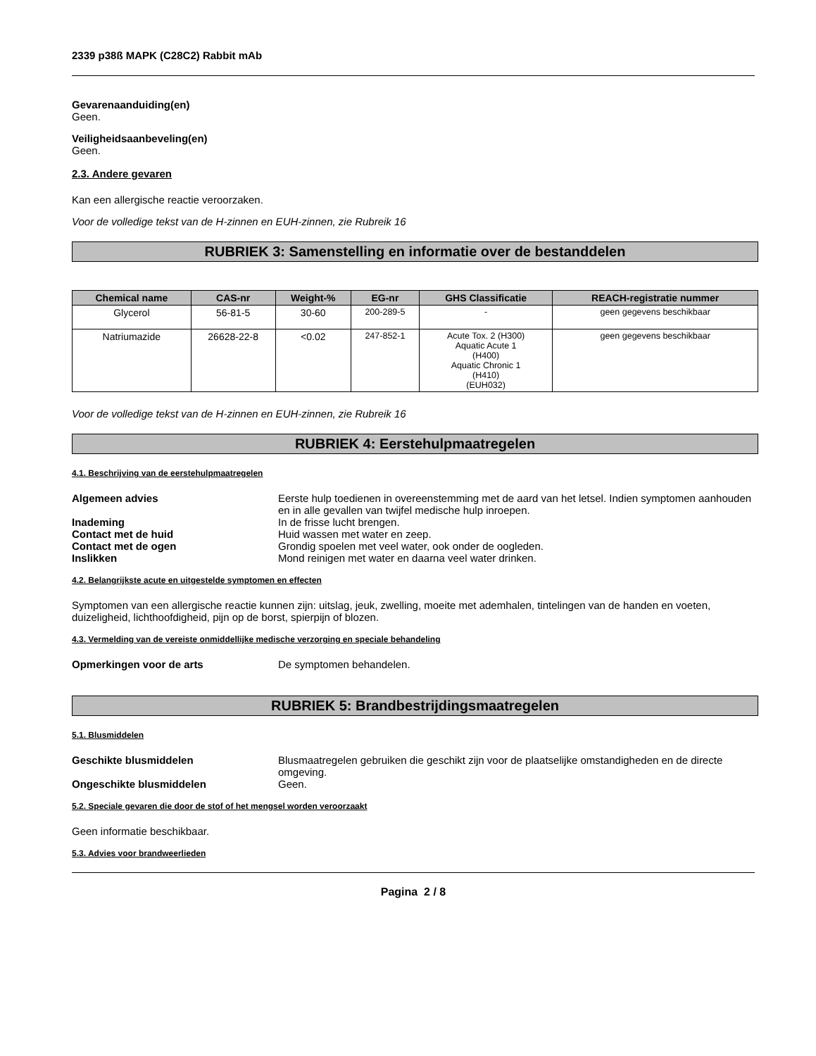2339 p38ß MAPK (C28C2) Rabbit mAb
Gevarenaanduiding(en)
Geen.
Veiligheidsaanbeveling(en)
Geen.
2.3. Andere gevaren
Kan een allergische reactie veroorzaken.
Voor de volledige tekst van de H-zinnen en EUH-zinnen, zie Rubreik 16
RUBRIEK 3: Samenstelling en informatie over de bestanddelen
| Chemical name | CAS-nr | Weight-% | EG-nr | GHS Classificatie | REACH-registratie nummer |
| --- | --- | --- | --- | --- | --- |
| Glycerol | 56-81-5 | 30-60 | 200-289-5 | - | geen gegevens beschikbaar |
| Natriumazide | 26628-22-8 | <0.02 | 247-852-1 | Acute Tox. 2 (H300) Aquatic Acute 1 (H400) Aquatic Chronic 1 (H410) (EUH032) | geen gegevens beschikbaar |
Voor de volledige tekst van de H-zinnen en EUH-zinnen, zie Rubreik 16
RUBRIEK 4: Eerstehulpmaatregelen
4.1. Beschrijving van de eerstehulpmaatregelen
Algemeen advies
Eerste hulp toedienen in overeenstemming met de aard van het letsel. Indien symptomen aanhouden en in alle gevallen van twijfel medische hulp inroepen.
Inademing
In de frisse lucht brengen.
Contact met de huid
Huid wassen met water en zeep.
Contact met de ogen
Grondig spoelen met veel water, ook onder de oogleden.
Inslikken
Mond reinigen met water en daarna veel water drinken.
4.2. Belangrijkste acute en uitgestelde symptomen en effecten
Symptomen van een allergische reactie kunnen zijn: uitslag, jeuk, zwelling, moeite met ademhalen, tintelingen van de handen en voeten, duizeligheid, lichthoofdigheid, pijn op de borst, spierpijn of blozen.
4.3. Vermelding van de vereiste onmiddellijke medische verzorging en speciale behandeling
Opmerkingen voor de arts
De symptomen behandelen.
RUBRIEK 5: Brandbestrijdingsmaatregelen
5.1. Blusmiddelen
Geschikte blusmiddelen
Blusmaatregelen gebruiken die geschikt zijn voor de plaatselijke omstandigheden en de directe omgeving.
Ongeschikte blusmiddelen
Geen.
5.2. Speciale gevaren die door de stof of het mengsel worden veroorzaakt
Geen informatie beschikbaar.
5.3. Advies voor brandweerlieden
Pagina 2 / 8